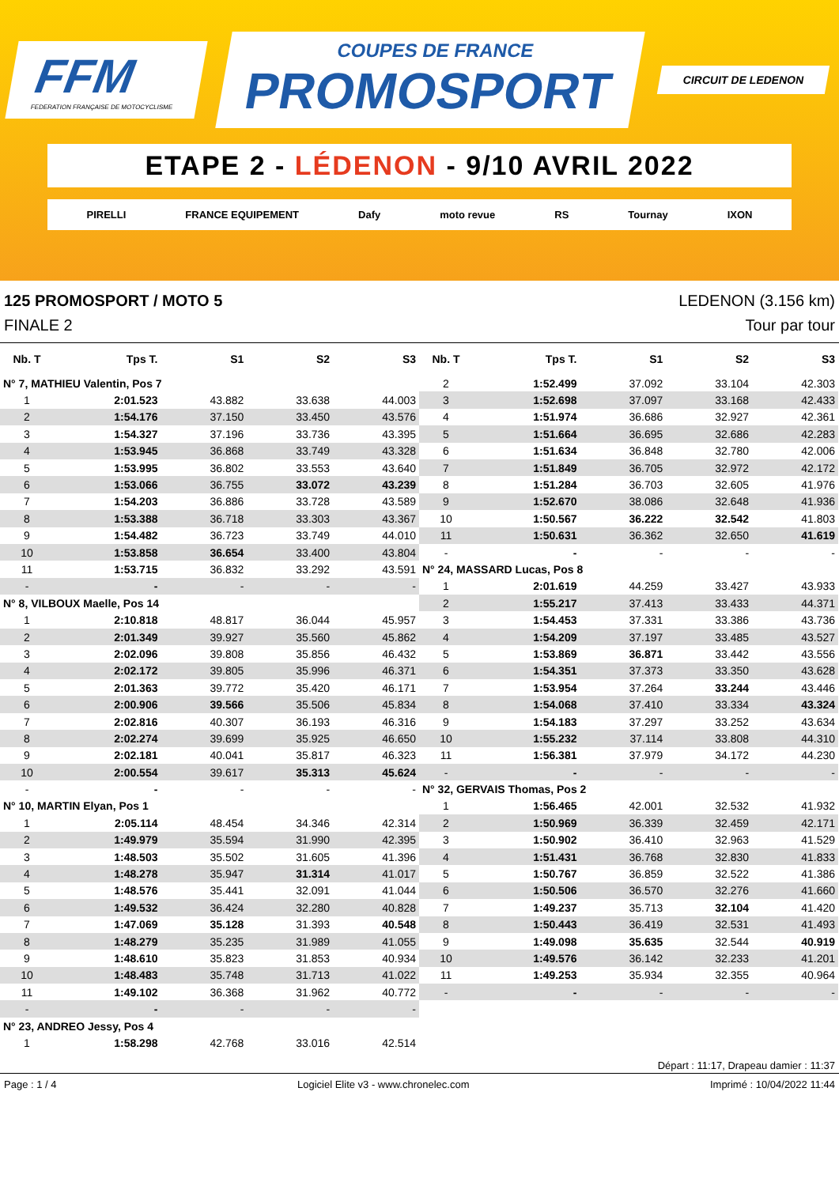FFM
FEDERATION FRANÇAISE DE MOTOCYCLISME
COUPES DE FRANCE
PROMOSPORT
CIRCUIT DE LEDENON
ETAPE 2 - LÉDENON - 9/10 AVRIL 2022
PIRELLI FRANCE EQUIPEMENT Dafy moto revue RS Tournay IXON
125 PROMOSPORT / MOTO 5 LEDENON (3.156 km)
FINALE 2 Tour par tour
| Nb. T | Tps T. | S1 | S2 | S3 |
| --- | --- | --- | --- | --- |
| N° 7, MATHIEU Valentin, Pos 7 | | | | |
| 1 | 2:01.523 | 43.882 | 33.638 | 44.003 |
| 2 | 1:54.176 | 37.150 | 33.450 | 43.576 |
| 3 | 1:54.327 | 37.196 | 33.736 | 43.395 |
| 4 | 1:53.945 | 36.868 | 33.749 | 43.328 |
| 5 | 1:53.995 | 36.802 | 33.553 | 43.640 |
| 6 | 1:53.066 | 36.755 | 33.072 | 43.239 |
| 7 | 1:54.203 | 36.886 | 33.728 | 43.589 |
| 8 | 1:53.388 | 36.718 | 33.303 | 43.367 |
| 9 | 1:54.482 | 36.723 | 33.749 | 44.010 |
| 10 | 1:53.858 | 36.654 | 33.400 | 43.804 |
| 11 | 1:53.715 | 36.832 | 33.292 | 43.591 |
| - | - | - | - | - |
| N° 8, VILBOUX Maelle, Pos 14 | | | | |
| 1 | 2:10.818 | 48.817 | 36.044 | 45.957 |
| 2 | 2:01.349 | 39.927 | 35.560 | 45.862 |
| 3 | 2:02.096 | 39.808 | 35.856 | 46.432 |
| 4 | 2:02.172 | 39.805 | 35.996 | 46.371 |
| 5 | 2:01.363 | 39.772 | 35.420 | 46.171 |
| 6 | 2:00.906 | 39.566 | 35.506 | 45.834 |
| 7 | 2:02.816 | 40.307 | 36.193 | 46.316 |
| 8 | 2:02.274 | 39.699 | 35.925 | 46.650 |
| 9 | 2:02.181 | 40.041 | 35.817 | 46.323 |
| 10 | 2:00.554 | 39.617 | 35.313 | 45.624 |
| - | - | - | - | - |
| N° 10, MARTIN Elyan, Pos 1 | | | | |
| 1 | 2:05.114 | 48.454 | 34.346 | 42.314 |
| 2 | 1:49.979 | 35.594 | 31.990 | 42.395 |
| 3 | 1:48.503 | 35.502 | 31.605 | 41.396 |
| 4 | 1:48.278 | 35.947 | 31.314 | 41.017 |
| 5 | 1:48.576 | 35.441 | 32.091 | 41.044 |
| 6 | 1:49.532 | 36.424 | 32.280 | 40.828 |
| 7 | 1:47.069 | 35.128 | 31.393 | 40.548 |
| 8 | 1:48.279 | 35.235 | 31.989 | 41.055 |
| 9 | 1:48.610 | 35.823 | 31.853 | 40.934 |
| 10 | 1:48.483 | 35.748 | 31.713 | 41.022 |
| 11 | 1:49.102 | 36.368 | 31.962 | 40.772 |
| - | - | - | - | - |
| N° 23, ANDREO Jessy, Pos 4 | | | | |
| 1 | 1:58.298 | 42.768 | 33.016 | 42.514 |
| Nb. T | Tps T. | S1 | S2 | S3 |
| --- | --- | --- | --- | --- |
| 2 | 1:52.499 | 37.092 | 33.104 | 42.303 |
| 3 | 1:52.698 | 37.097 | 33.168 | 42.433 |
| 4 | 1:51.974 | 36.686 | 32.927 | 42.361 |
| 5 | 1:51.664 | 36.695 | 32.686 | 42.283 |
| 6 | 1:51.634 | 36.848 | 32.780 | 42.006 |
| 7 | 1:51.849 | 36.705 | 32.972 | 42.172 |
| 8 | 1:51.284 | 36.703 | 32.605 | 41.976 |
| 9 | 1:52.670 | 38.086 | 32.648 | 41.936 |
| 10 | 1:50.567 | 36.222 | 32.542 | 41.803 |
| 11 | 1:50.631 | 36.362 | 32.650 | 41.619 |
| - | - | - | - | - |
| N° 24, MASSARD Lucas, Pos 8 | | | | |
| 1 | 2:01.619 | 44.259 | 33.427 | 43.933 |
| 2 | 1:55.217 | 37.413 | 33.433 | 44.371 |
| 3 | 1:54.453 | 37.331 | 33.386 | 43.736 |
| 4 | 1:54.209 | 37.197 | 33.485 | 43.527 |
| 5 | 1:53.869 | 36.871 | 33.442 | 43.556 |
| 6 | 1:54.351 | 37.373 | 33.350 | 43.628 |
| 7 | 1:53.954 | 37.264 | 33.244 | 43.446 |
| 8 | 1:54.068 | 37.410 | 33.334 | 43.324 |
| 9 | 1:54.183 | 37.297 | 33.252 | 43.634 |
| 10 | 1:55.232 | 37.114 | 33.808 | 44.310 |
| 11 | 1:56.381 | 37.979 | 34.172 | 44.230 |
| - | - | - | - | - |
| N° 32, GERVAIS Thomas, Pos 2 | | | | |
| 1 | 1:56.465 | 42.001 | 32.532 | 41.932 |
| 2 | 1:50.969 | 36.339 | 32.459 | 42.171 |
| 3 | 1:50.902 | 36.410 | 32.963 | 41.529 |
| 4 | 1:51.431 | 36.768 | 32.830 | 41.833 |
| 5 | 1:50.767 | 36.859 | 32.522 | 41.386 |
| 6 | 1:50.506 | 36.570 | 32.276 | 41.660 |
| 7 | 1:49.237 | 35.713 | 32.104 | 41.420 |
| 8 | 1:50.443 | 36.419 | 32.531 | 41.493 |
| 9 | 1:49.098 | 35.635 | 32.544 | 40.919 |
| 10 | 1:49.576 | 36.142 | 32.233 | 41.201 |
| 11 | 1:49.253 | 35.934 | 32.355 | 40.964 |
| - | - | - | - | - |
Départ : 11:17, Drapeau damier : 11:37
Page : 1 / 4 Logiciel Elite v3 - www.chronelec.com Imprimé : 10/04/2022 11:44